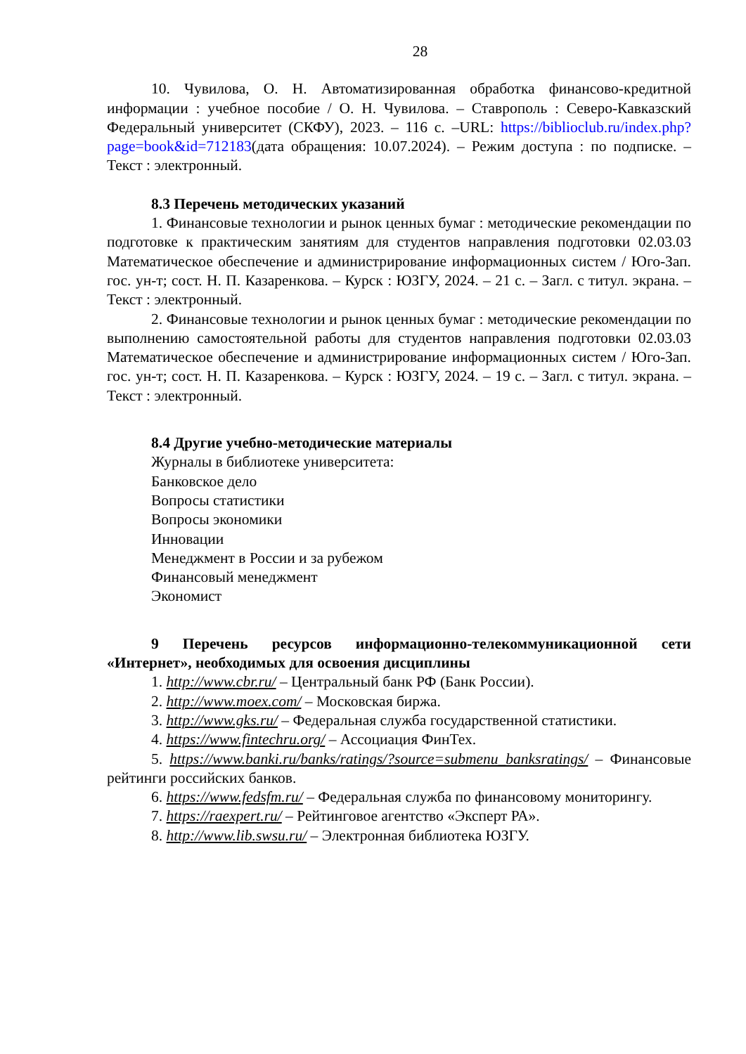28
10. Чувилова, О. Н. Автоматизированная обработка финансово-кредитной информации : учебное пособие / О. Н. Чувилова. – Ставрополь : Северо-Кавказский Федеральный университет (СКФУ), 2023. – 116 с. –URL: https://biblioclub.ru/index.php?page=book&id=712183(дата обращения: 10.07.2024). – Режим доступа : по подписке. – Текст : электронный.
8.3 Перечень методических указаний
1. Финансовые технологии и рынок ценных бумаг : методические рекомендации по подготовке к практическим занятиям для студентов направления подготовки 02.03.03 Математическое обеспечение и администрирование информационных систем / Юго-Зап. гос. ун-т; сост. Н. П. Казаренкова. – Курск : ЮЗГУ, 2024. – 21 с. – Загл. с титул. экрана. – Текст : электронный.
2. Финансовые технологии и рынок ценных бумаг : методические рекомендации по выполнению самостоятельной работы для студентов направления подготовки 02.03.03 Математическое обеспечение и администрирование информационных систем / Юго-Зап. гос. ун-т; сост. Н. П. Казаренкова. – Курск : ЮЗГУ, 2024. – 19 с. – Загл. с титул. экрана. – Текст : электронный.
8.4 Другие учебно-методические материалы
Журналы в библиотеке университета:
Банковское дело
Вопросы статистики
Вопросы экономики
Инновации
Менеджмент в России и за рубежом
Финансовый менеджмент
Экономист
9 Перечень ресурсов информационно-телекоммуникационной сети «Интернет», необходимых для освоения дисциплины
1. http://www.cbr.ru/ – Центральный банк РФ (Банк России).
2. http://www.moex.com/ – Московская биржа.
3. http://www.gks.ru/ – Федеральная служба государственной статистики.
4. https://www.fintechru.org/ – Ассоциация ФинТех.
5. https://www.banki.ru/banks/ratings/?source=submenu_banksratings/ – Финансовые рейтинги российских банков.
6. https://www.fedsfm.ru/ – Федеральная служба по финансовому мониторингу.
7. https://raexpert.ru/ – Рейтинговое агентство «Эксперт РА».
8. http://www.lib.swsu.ru/ – Электронная библиотека ЮЗГУ.